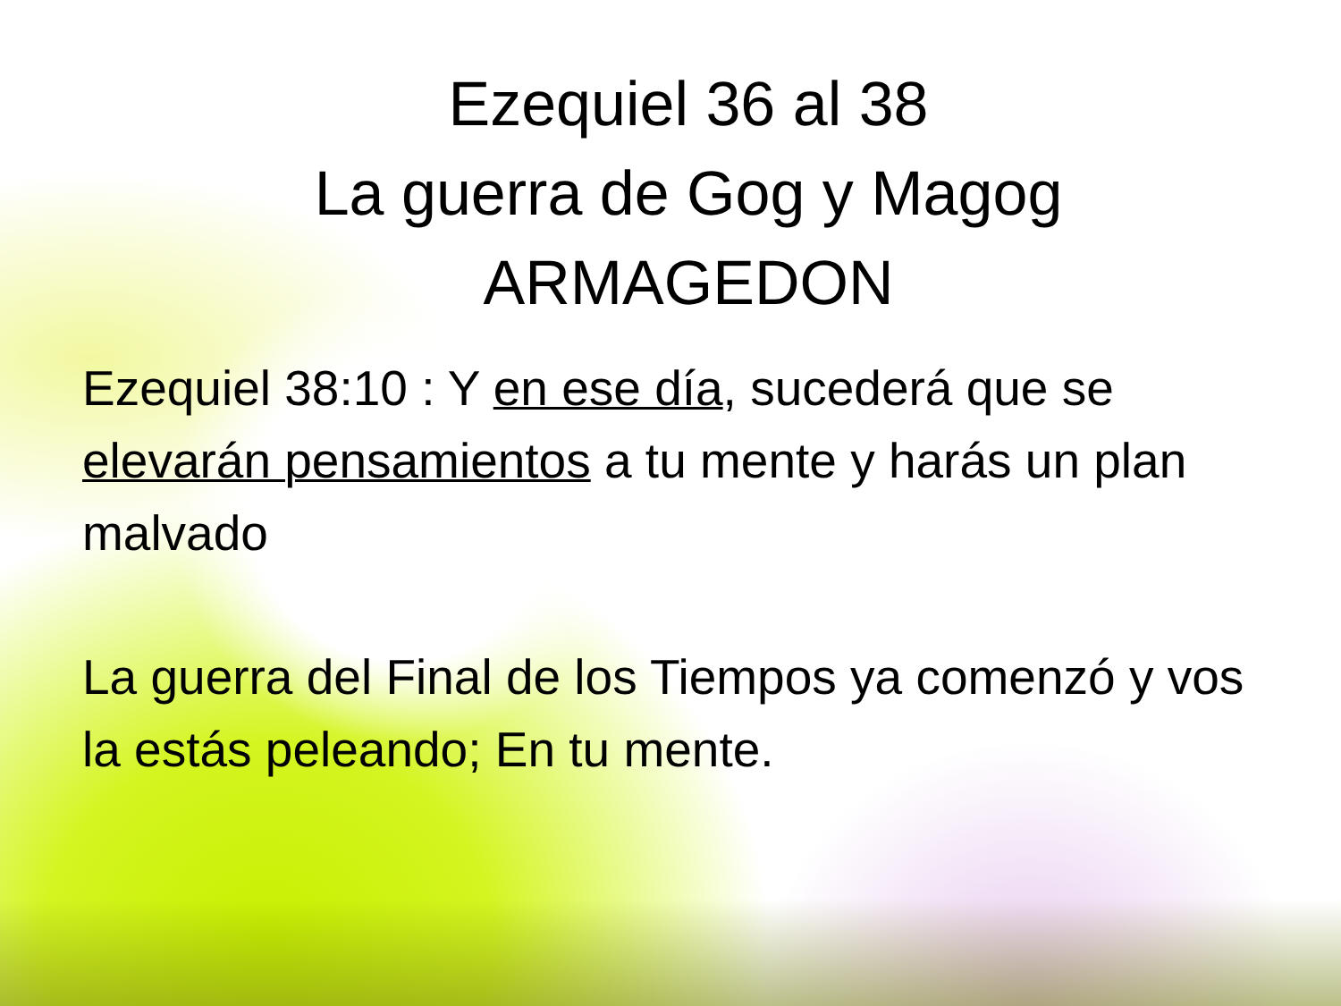Ezequiel 36 al 38
La guerra de Gog y Magog
ARMAGEDON
Ezequiel 38:10 : Y en ese día, sucederá que se elevarán pensamientos a tu mente y harás un plan malvado
La guerra del Final de los Tiempos ya comenzó y vos la estás peleando; En tu mente.